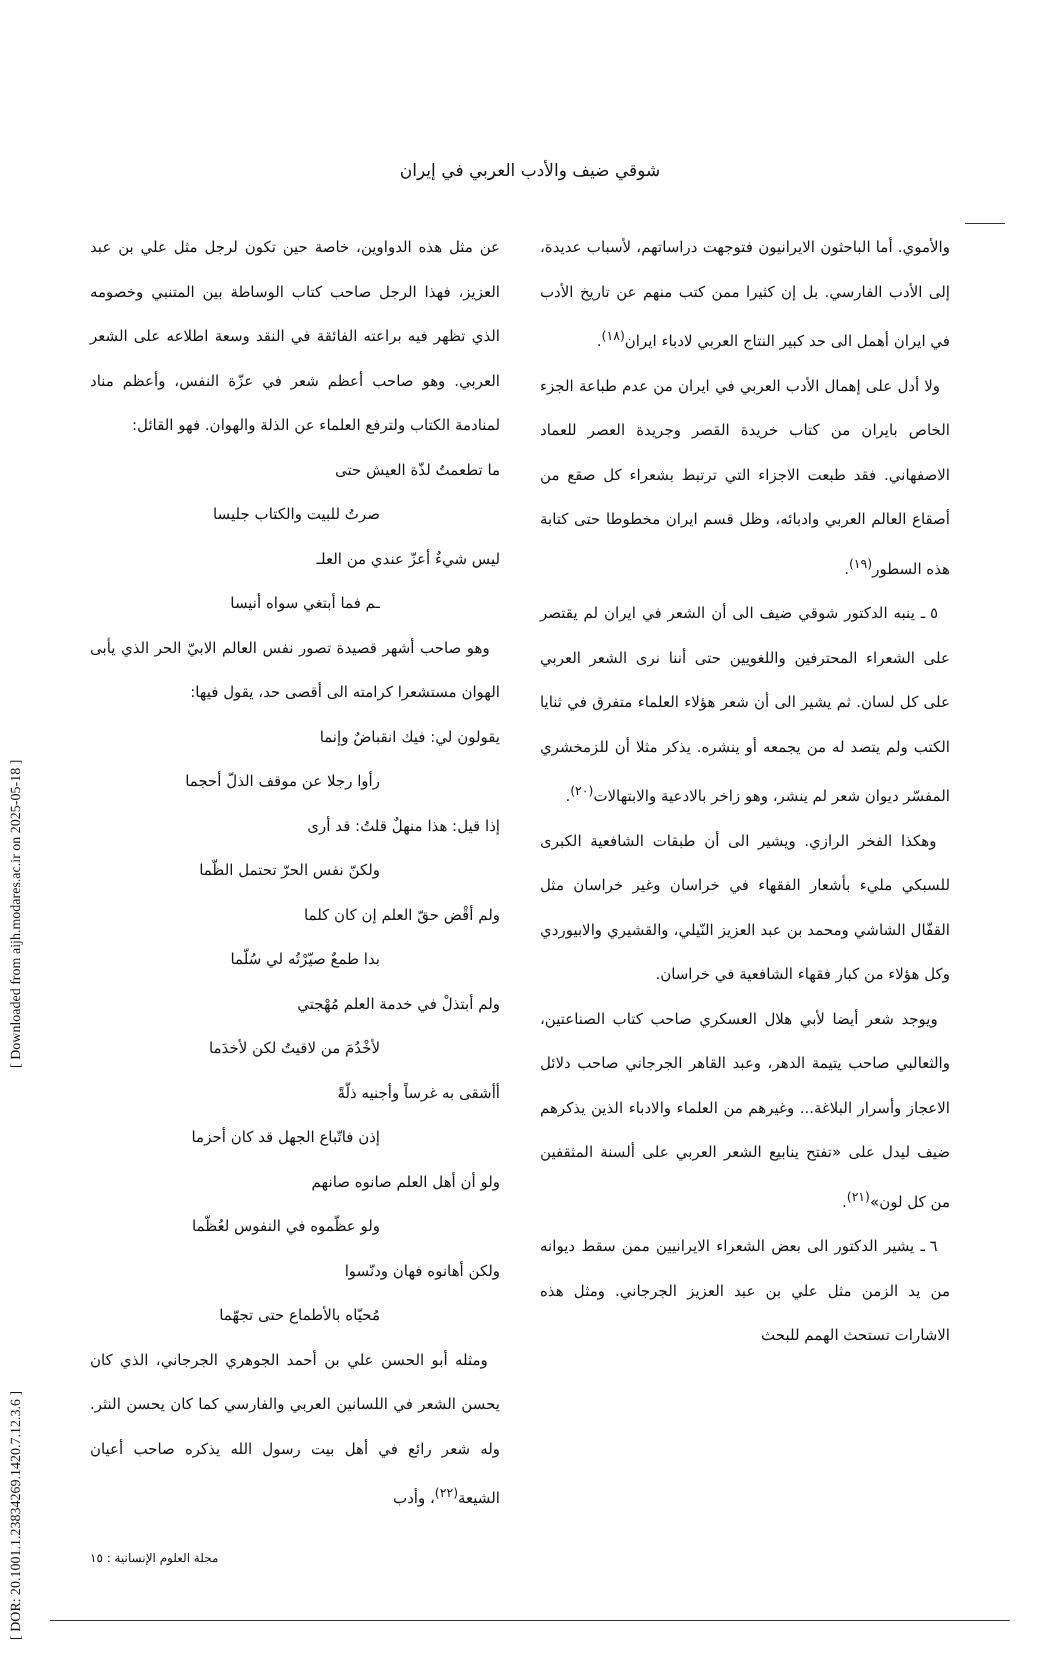[ DOR: 20.1001.1.23834269.1420.7.12.3.6 ] [ Downloaded from aijh.modares.ac.ir on 2025-05-18 ]
شوقي ضيف والأدب العربي في إيران
والأموي. أما الباحثون الايرانيون فتوجهت دراساتهم، لأسباب عديدة، إلى الأدب الفارسي. بل إن كثيرا ممن كتب منهم عن تاريخ الأدب في ايران أهمل الى حد كبير النتاج العربي لادباء ايران<sup>(١٨)</sup>.
ولا أدل على إهمال الأدب العربي في ايران من عدم طباعة الجزء الخاص بايران من كتاب خريدة القصر وجريدة العصر للعماد الاصفهاني. فقد طبعت الاجزاء التي ترتبط بشعراء كل صقع من أصقاع العالم العربي وادبائه، وظل قسم ايران مخطوطا حتى كتابة هذه السطور<sup>(١٩)</sup>.
٥ ـ ينبه الدكتور شوقي ضيف الى أن الشعر في ايران لم يقتصر على الشعراء المحترفين واللغويين حتى أننا نرى الشعر العربي على كل لسان. ثم يشير الى أن شعر هؤلاء العلماء متفرق في ثنايا الكتب ولم يتصد له من يجمعه أو ينشره. يذكر مثلا أن للزمخشري المفسّر ديوان شعر لم ينشر، وهو زاخر بالادعية والابتهالات<sup>(٢٠)</sup>.
وهكذا الفخر الرازي. ويشير الى أن طبقات الشافعية الكبرى للسبكي مليء بأشعار الفقهاء في خراسان وغير خراسان مثل القفّال الشاشي ومحمد بن عبد العزيز النّيلي، والقشيري والابيوردي وكل هؤلاء من كبار فقهاء الشافعية في خراسان.
ويوجد شعر أيضا لأبي هلال العسكري صاحب كتاب الصناعتين، والثعالبي صاحب يتيمة الدهر، وعبد القاهر الجرجاني صاحب دلائل الاعجاز وأسرار البلاغة... وغيرهم من العلماء والادباء الذين يذكرهم ضيف ليدل على «تفتح ينابيع الشعر العربي على ألسنة المثقفين من كل لون»<sup>(٢١)</sup>.
٦ ـ يشير الدكتور الى بعض الشعراء الايرانيين ممن سقط ديوانه من يد الزمن مثل علي بن عبد العزيز الجرجاني. ومثل هذه الاشارات تستحث الهمم للبحث
عن مثل هذه الدواوين، خاصة حين تكون لرجل مثل علي بن عبد العزيز، فهذا الرجل صاحب كتاب الوساطة بين المتنبي وخصومه الذي تظهر فيه براعته الفائقة في النقد وسعة اطلاعه على الشعر العربي. وهو صاحب أعظم شعر في عزّة النفس، وأعظم مناد لمنادمة الكتاب ولترفع العلماء عن الذلة والهوان. فهو القائل:
ما تطعمتُ لذّة العيش حتى
صرتُ للبيت والكتاب جليسا
ليس شيءٌ أعزّ عندي من العلـ
ـم فما أبتغي سواه أنيسا
وهو صاحب أشهر قصيدة تصور نفس العالم الابيّ الحر الذي يأبى الهوان مستشعرا كرامته الى أقصى حد، يقول فيها:
يقولون لي: فيك انقباضٌ وإنما
رأوا رجلا عن موقف الذلّ أحجما
إذا قيل: هذا منهلٌ قلتُ: قد أرى
ولكنّ نفس الحرّ تحتمل الظّما
ولم أقْض حقّ العلم إن كان كلما
بدا طمعٌ صيّرْتُه لي سُلّما
ولم أبتذلْ في خدمة العلم مُهْجتي
لأخْدُمَ من لاقيتُ لكن لأخدَما
أأشقى به غرساً وأجنيه ذلّةً
إذن فاتّباع الجهل قد كان أحزما
ولو أن أهل العلم صانوه صانهم
ولو عظّموه في النفوس لعُظّما
ولكن أهانوه فهان ودنّسوا
مُحيّاه بالأطماع حتى تجهّما
ومثله أبو الحسن علي بن أحمد الجوهري الجرجاني، الذي كان يحسن الشعر في اللسانين العربي والفارسي كما كان يحسن النثر. وله شعر رائع في أهل بيت رسول الله يذكره صاحب أعيان الشيعة<sup>(٢٢)</sup>، وأدب
مجلة العلوم الإنسانية : ١٥